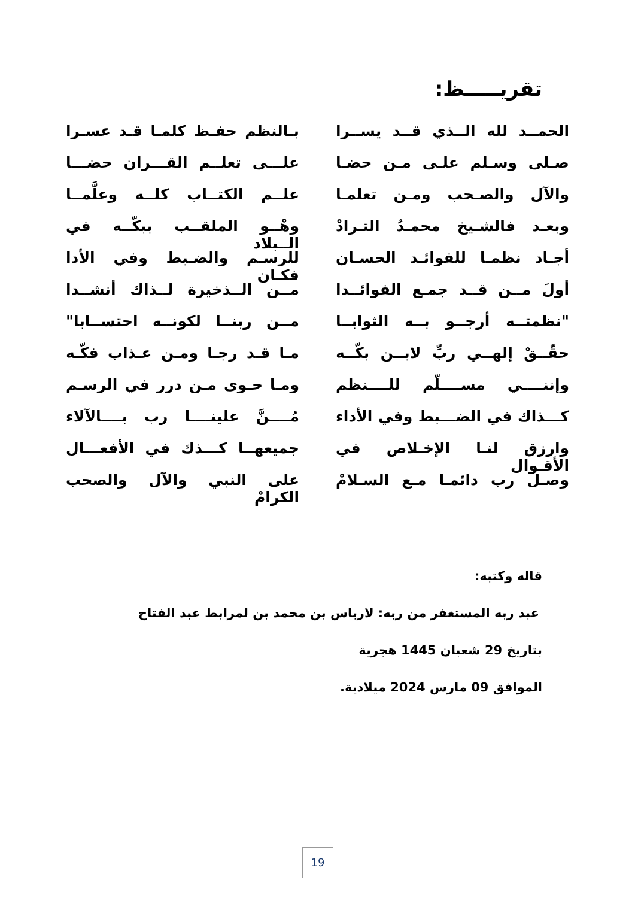تقريـــــظ:
الحمــد لله الــذي قــد يســرا بـالنظم حفـظ كلمـا قـد عسـرا
صـلى وسـلم علـى مـن حضـا علـــى تعلــم القـــران حضـــا
والآل والصـحب ومـن تعلمـا علــم الكتــاب كلــه وعلَّمــا
وبعـد فالشـيخ محمـدُ التـرادْ وهْــو الملقــب ببكّــه في الــبلاد
أجـاد نظمـا للفوائـد الحسـان للرسـم والضـبط وفي الأدا فكـان
أولَ مــن قــد جمـع الفوائــدا مــن الــذخيرة لــذاك أنشــدا
"نظمتــه أرجــو بــه الثوابــا مــن ربنــا لكونــه احتســابا"
حقّــقْ إلهــي ربِّ لابــن بكّــه مـا قـد رجـا ومـن عـذاب فكّـه
وإننــــي مســــلّم للــــنظم ومـا حـوى مـن درر في الرسـم
كـــذاك في الضـــبط وفي الأداء مُــــنَّ علينــــا رب بــــالآلاء
وارزق لنـا الإخـلاص في الأقـوال جميعهــا كـــذك في الأفعـــال
وصـل رب دائمـا مـع السـلامْ على النبي والآل والصحب الكرامْ
قاله وكتبه:
عبد ربه المستغفر من ربه: لارباس بن محمد بن لمرابط عبد الفتاح
بتاريخ 29 شعبان 1445 هجرية
الموافق 09 مارس 2024 ميلادية.
19